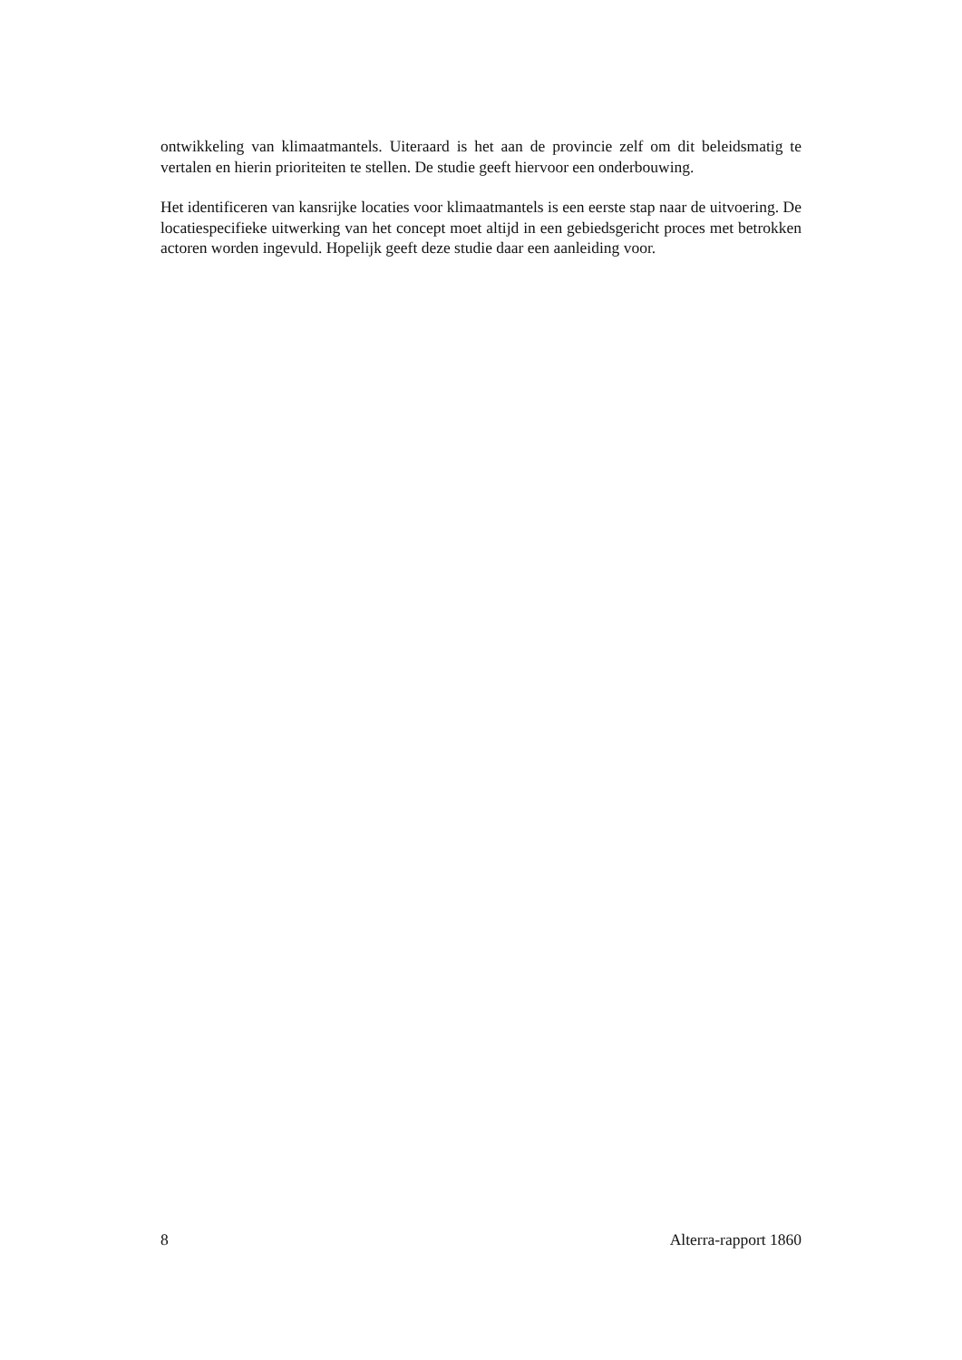ontwikkeling van klimaatmantels. Uiteraard is het aan de provincie zelf om dit beleidsmatig te vertalen en hierin prioriteiten te stellen. De studie geeft hiervoor een onderbouwing.
Het identificeren van kansrijke locaties voor klimaatmantels is een eerste stap naar de uitvoering. De locatiespecifieke uitwerking van het concept moet altijd in een gebiedsgericht proces met betrokken actoren worden ingevuld. Hopelijk geeft deze studie daar een aanleiding voor.
8 Alterra-rapport 1860